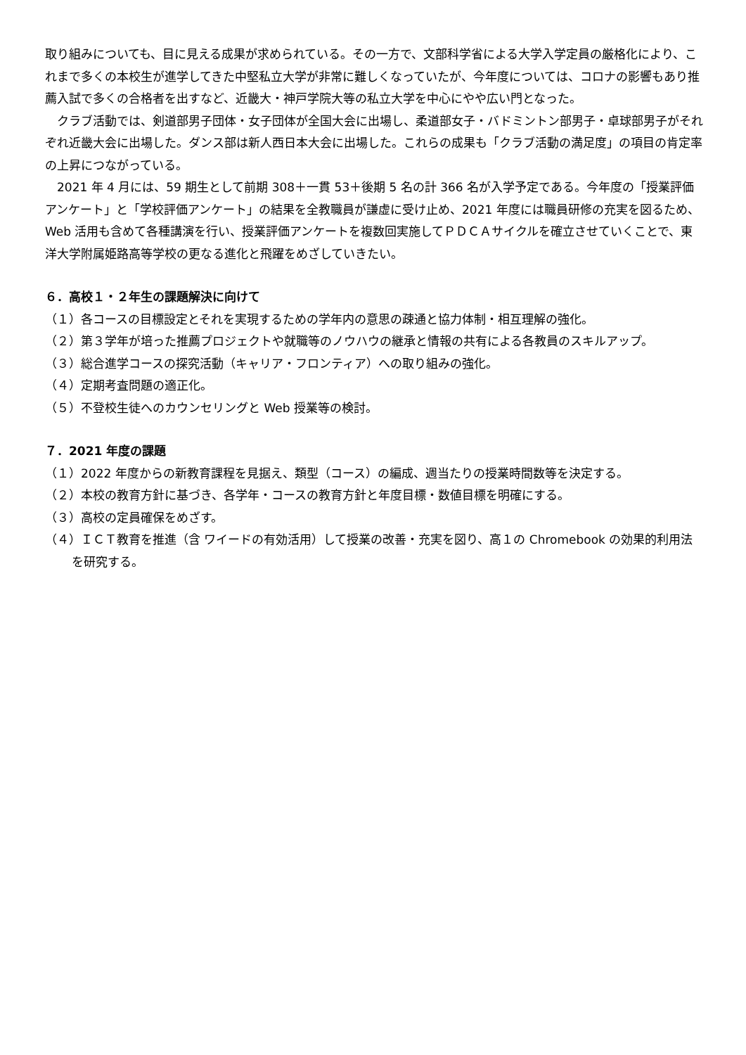取り組みについても、目に見える成果が求められている。その一方で、文部科学省による大学入学定員の厳格化により、これまで多くの本校生が進学してきた中堅私立大学が非常に難しくなっていたが、今年度については、コロナの影響もあり推薦入試で多くの合格者を出すなど、近畿大・神戸学院大等の私立大学を中心にやや広い門となった。
　クラブ活動では、剣道部男子団体・女子団体が全国大会に出場し、柔道部女子・バドミントン部男子・卓球部男子がそれぞれ近畿大会に出場した。ダンス部は新人西日本大会に出場した。これらの成果も「クラブ活動の満足度」の項目の肯定率の上昇につながっている。
　2021 年 4 月には、59 期生として前期 308＋一貫 53＋後期 5 名の計 366 名が入学予定である。今年度の「授業評価アンケート」と「学校評価アンケート」の結果を全教職員が謙虚に受け止め、2021 年度には職員研修の充実を図るため、Web 活用も含めて各種講演を行い、授業評価アンケートを複数回実施してＰＤＣＡサイクルを確立させていくことで、東洋大学附属姫路高等学校の更なる進化と飛躍をめざしていきたい。
６．高校１・２年生の課題解決に向けて
（１）各コースの目標設定とそれを実現するための学年内の意思の疎通と協力体制・相互理解の強化。
（２）第３学年が培った推薦プロジェクトや就職等のノウハウの継承と情報の共有による各教員のスキルアップ。
（３）総合進学コースの探究活動（キャリア・フロンティア）への取り組みの強化。
（４）定期考査問題の適正化。
（５）不登校生徒へのカウンセリングと Web 授業等の検討。
７．2021 年度の課題
（１）2022 年度からの新教育課程を見据え、類型（コース）の編成、週当たりの授業時間数等を決定する。
（２）本校の教育方針に基づき、各学年・コースの教育方針と年度目標・数値目標を明確にする。
（３）高校の定員確保をめざす。
（４）ＩＣＴ教育を推進（含 ワイードの有効活用）して授業の改善・充実を図り、高１の Chromebook の効果的利用法を研究する。